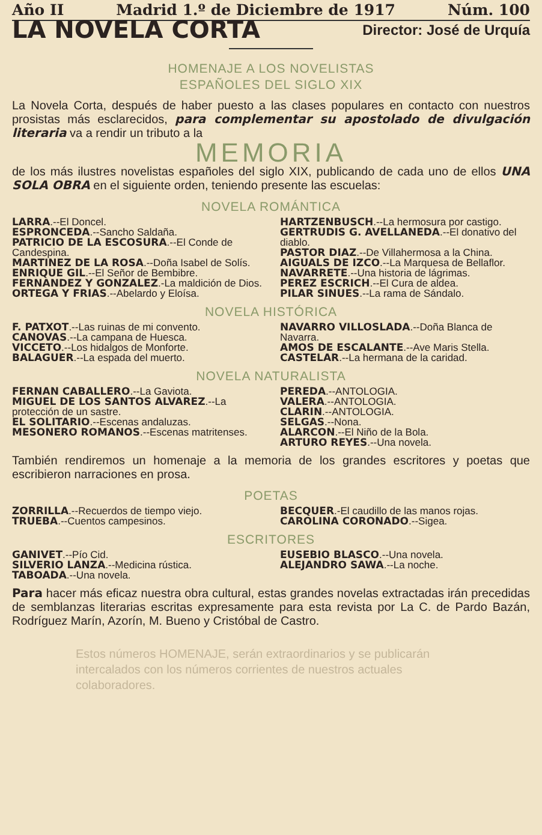Año II Madrid 1.º de Diciembre de 1917 Núm. 100
LA NOVELA CORTA
Director: José de Urquía
HOMENAJE A LOS NOVELISTAS
ESPAÑOLES DEL SIGLO XIX
La Novela Corta, después de haber puesto a las clases populares en contacto con nuestros prosistas más esclarecidos, para complementar su apostolado de divulgación literaria va a rendir un tributo a la
MEMORIA
de los más ilustres novelistas españoles del siglo XIX, publicando de cada uno de ellos UNA SOLA OBRA en el siguiente orden, teniendo presente las escuelas:
NOVELA ROMÁNTICA
LARRA.--El Doncel.
ESPRONCEDA.--Sancho Saldaña.
PATRICIO DE LA ESCOSURA.--El Conde de Candespina.
MARTINEZ DE LA ROSA.--Doña Isabel de Solís.
ENRIQUE GIL.--El Señor de Bembibre.
FERNANDEZ Y GONZALEZ.-La maldición de Dios.
ORTEGA Y FRIAS.--Abelardo y Eloísa.
HARTZENBUSCH.--La hermosura por castigo.
GERTRUDIS G. AVELLANEDA.--El donativo del diablo.
PASTOR DIAZ.--De Villahermosa a la China.
AIGUALS DE IZCO.--La Marquesa de Bellaflor.
NAVARRETE.--Una historia de lágrimas.
PEREZ ESCRICH.--El Cura de aldea.
PILAR SINUES.--La rama de Sándalo.
NOVELA HISTÓRICA
F. PATXOT.--Las ruinas de mi convento.
CANOVAS.--La campana de Huesca.
VICCETO.--Los hidalgos de Monforte.
BALAGUER.--La espada del muerto.
NAVARRO VILLOSLADA.--Doña Blanca de Navarra.
AMOS DE ESCALANTE.--Ave Maris Stella.
CASTELAR.--La hermana de la caridad.
NOVELA NATURALISTA
FERNAN CABALLERO.--La Gaviota.
MIGUEL DE LOS SANTOS ALVAREZ.--La protección de un sastre.
EL SOLITARIO.--Escenas andaluzas.
MESONERO ROMANOS.--Escenas matritenses.
PEREDA.--ANTOLOGIA.
VALERA.--ANTOLOGIA.
CLARIN.--ANTOLOGIA.
SELGAS.--Nona.
ALARCON.--El Niño de la Bola.
ARTURO REYES.--Una novela.
También rendiremos un homenaje a la memoria de los grandes escritores y poetas que escribieron narraciones en prosa.
POETAS
ZORRILLA.--Recuerdos de tiempo viejo.
TRUEBA.--Cuentos campesinos.
BECQUER.-El caudillo de las manos rojas.
CAROLINA CORONADO.--Sigea.
ESCRITORES
GANIVET.--Pío Cid.
SILVERIO LANZA.--Medicina rústica.
TABOADA.--Una novela.
EUSEBIO BLASCO.--Una novela.
ALEJANDRO SAWA.--La noche.
Para hacer más eficaz nuestra obra cultural, estas grandes novelas extractadas irán precedidas de semblanzas literarias escritas expresamente para esta revista por La C. de Pardo Bazán, Rodríguez Marín, Azorín, M. Bueno y Cristóbal de Castro.
Estos números HOMENAJE, serán extraordinarios y se publicarán intercalados con los números corrientes de nuestros actuales colaboradores.